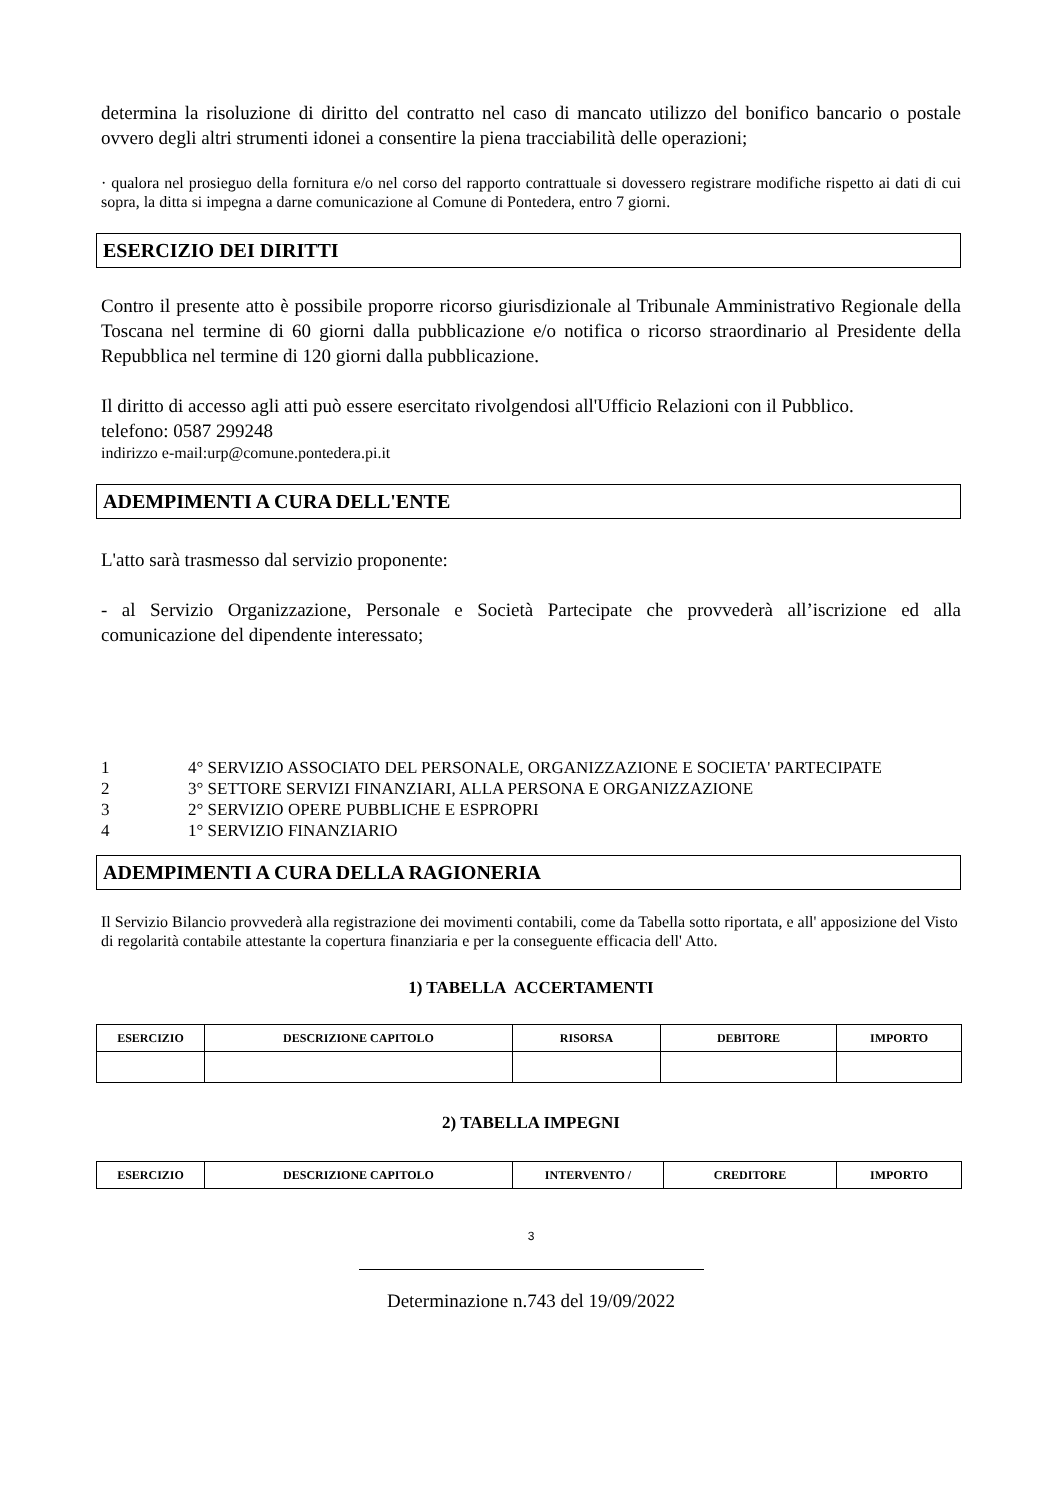determina la risoluzione di diritto del contratto nel caso di mancato utilizzo del bonifico bancario o postale ovvero degli altri strumenti idonei a consentire la piena tracciabilità delle operazioni;
· qualora nel prosieguo della fornitura e/o nel corso del rapporto contrattuale si dovessero registrare modifiche rispetto ai dati di cui sopra, la ditta si impegna a darne comunicazione al Comune di Pontedera, entro 7 giorni.
ESERCIZIO DEI DIRITTI
Contro il presente atto è possibile proporre ricorso giurisdizionale al Tribunale Amministrativo Regionale della Toscana nel termine di 60 giorni dalla pubblicazione e/o notifica o ricorso straordinario al Presidente della Repubblica nel termine di 120 giorni dalla pubblicazione.
Il diritto di accesso agli atti può essere esercitato rivolgendosi all'Ufficio Relazioni con il Pubblico.
telefono: 0587 299248
indirizzo e-mail:urp@comune.pontedera.pi.it
ADEMPIMENTI A CURA DELL'ENTE
L'atto sarà trasmesso dal servizio proponente:
- al Servizio Organizzazione, Personale e Società Partecipate che provvederà all’iscrizione ed alla comunicazione del dipendente interessato;
1 4° SERVIZIO ASSOCIATO DEL PERSONALE, ORGANIZZAZIONE E SOCIETA' PARTECIPATE
2 3° SETTORE SERVIZI FINANZIARI, ALLA PERSONA E ORGANIZZAZIONE
3 2° SERVIZIO OPERE PUBBLICHE E ESPROPRI
4 1° SERVIZIO FINANZIARIO
ADEMPIMENTI A CURA DELLA RAGIONERIA
Il Servizio Bilancio provvederà alla registrazione dei movimenti contabili, come da Tabella sotto riportata, e all' apposizione del Visto di regolarità contabile attestante la copertura finanziaria e per la conseguente efficacia dell' Atto.
1) TABELLA ACCERTAMENTI
| ESERCIZIO | DESCRIZIONE CAPITOLO | RISORSA | DEBITORE | IMPORTO |
| --- | --- | --- | --- | --- |
2) TABELLA IMPEGNI
| ESERCIZIO | DESCRIZIONE CAPITOLO | INTERVENTO / | CREDITORE | IMPORTO |
| --- | --- | --- | --- | --- |
3
Determinazione n.743 del 19/09/2022